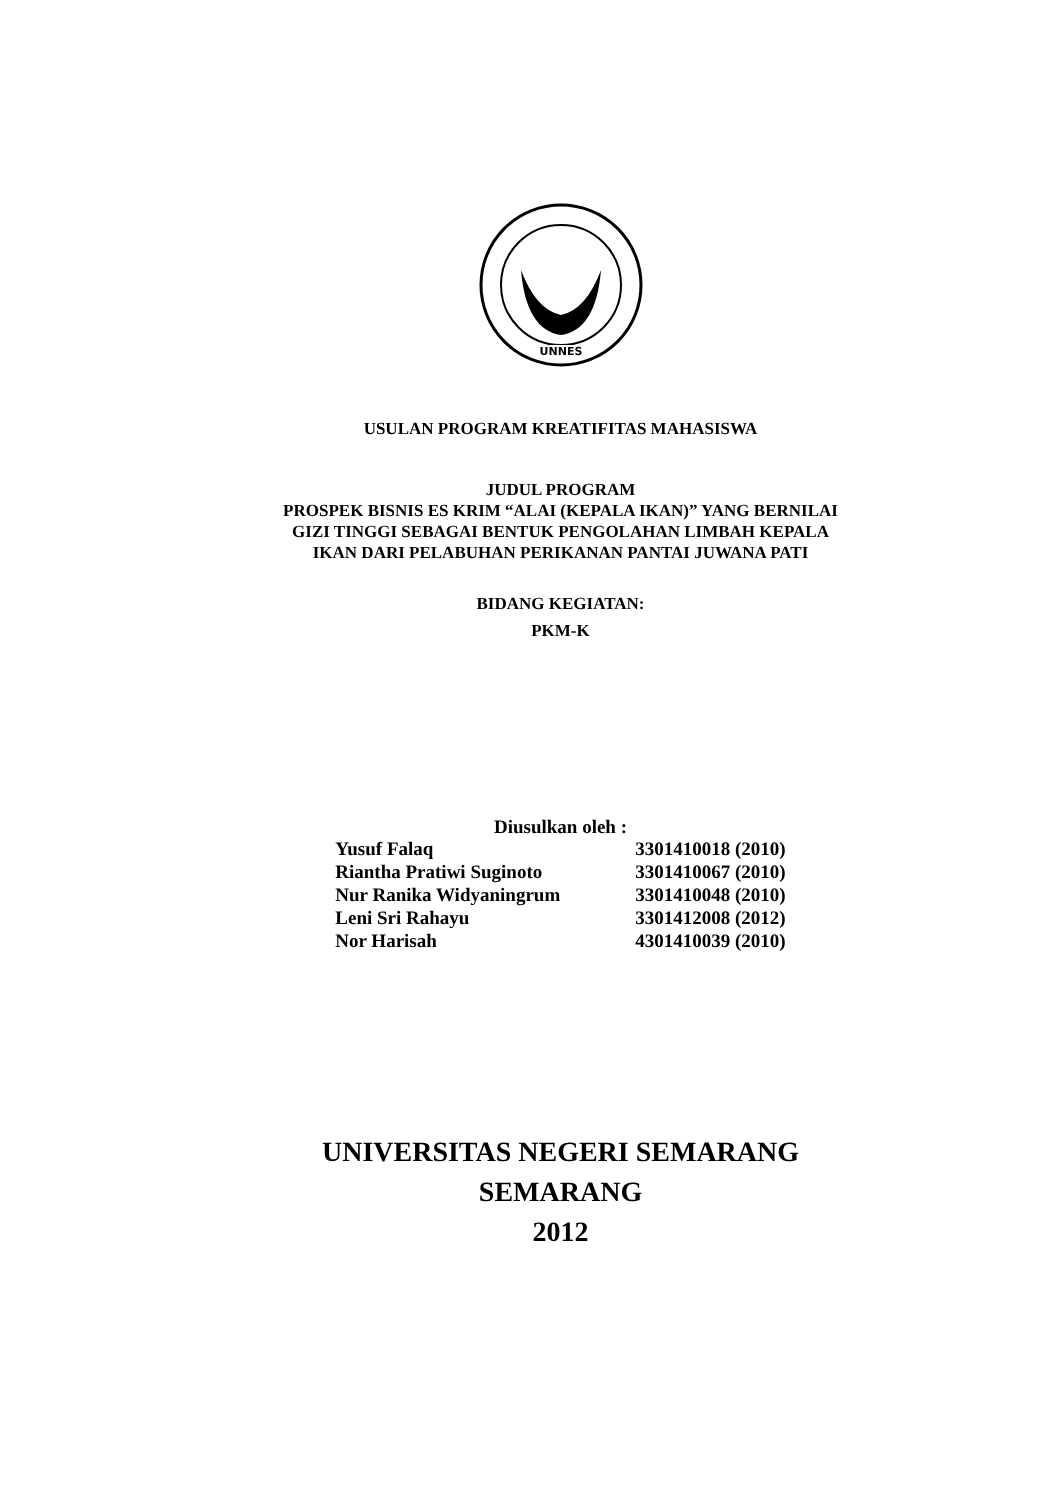UNNES
USULAN PROGRAM KREATIFITAS MAHASISWA
JUDUL PROGRAM
PROSPEK BISNIS ES KRIM “ALAI (KEPALA IKAN)” YANG BERNILAI
GIZI TINGGI SEBAGAI BENTUK PENGOLAHAN LIMBAH KEPALA
IKAN DARI PELABUHAN PERIKANAN PANTAI JUWANA PATI
BIDANG KEGIATAN:
PKM-K
Diusulkan oleh :
| Yusuf Falaq | 3301410018 (2010) |
| Riantha Pratiwi Suginoto | 3301410067 (2010) |
| Nur Ranika Widyaningrum | 3301410048 (2010) |
| Leni Sri Rahayu | 3301412008 (2012) |
| Nor Harisah | 4301410039 (2010) |
UNIVERSITAS NEGERI SEMARANG
SEMARANG
2012